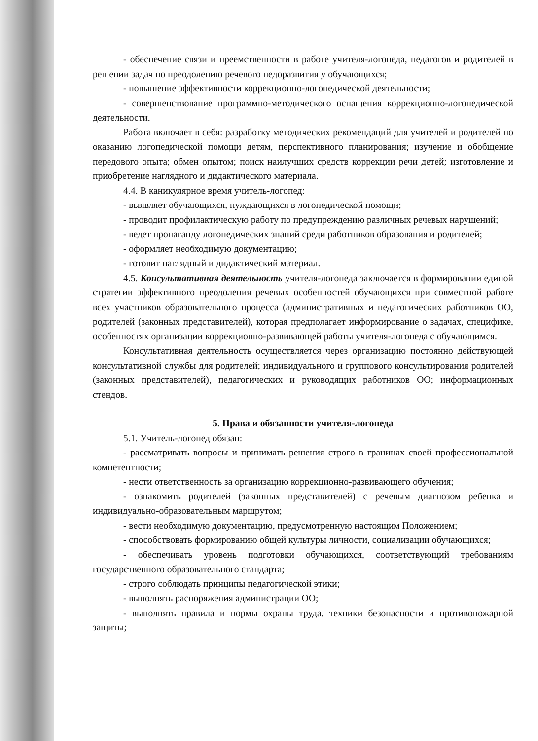- обеспечение связи и преемственности в работе учителя-логопеда, педагогов и родителей в решении задач по преодолению речевого недоразвития у обучающихся;
- повышение эффективности коррекционно-логопедической деятельности;
- совершенствование программно-методического оснащения коррекционно-логопедической деятельности.
Работа включает в себя: разработку методических рекомендаций для учителей и родителей по оказанию логопедической помощи детям, перспективного планирования; изучение и обобщение передового опыта; обмен опытом; поиск наилучших средств коррекции речи детей; изготовление и приобретение наглядного и дидактического материала.
4.4. В каникулярное время учитель-логопед:
- выявляет обучающихся, нуждающихся в логопедической помощи;
- проводит профилактическую работу по предупреждению различных речевых нарушений;
- ведет пропаганду логопедических знаний среди работников образования и родителей;
- оформляет необходимую документацию;
- готовит наглядный и дидактический материал.
4.5. Консультативная деятельность учителя-логопеда заключается в формировании единой стратегии эффективного преодоления речевых особенностей обучающихся при совместной работе всех участников образовательного процесса (административных и педагогических работников ОО, родителей (законных представителей), которая предполагает информирование о задачах, специфике, особенностях организации коррекционно-развивающей работы учителя-логопеда с обучающимся.
Консультативная деятельность осуществляется через организацию постоянно действующей консультативной службы для родителей; индивидуального и группового консультирования родителей (законных представителей), педагогических и руководящих работников ОО; информационных стендов.
5. Права и обязанности учителя-логопеда
5.1. Учитель-логопед обязан:
- рассматривать вопросы и принимать решения строго в границах своей профессиональной компетентности;
- нести ответственность за организацию коррекционно-развивающего обучения;
- ознакомить родителей (законных представителей) с речевым диагнозом ребенка и индивидуально-образовательным маршрутом;
- вести необходимую документацию, предусмотренную настоящим Положением;
- способствовать формированию общей культуры личности, социализации обучающихся;
- обеспечивать уровень подготовки обучающихся, соответствующий требованиям государственного образовательного стандарта;
- строго соблюдать принципы педагогической этики;
- выполнять распоряжения администрации ОО;
- выполнять правила и нормы охраны труда, техники безопасности и противопожарной защиты;